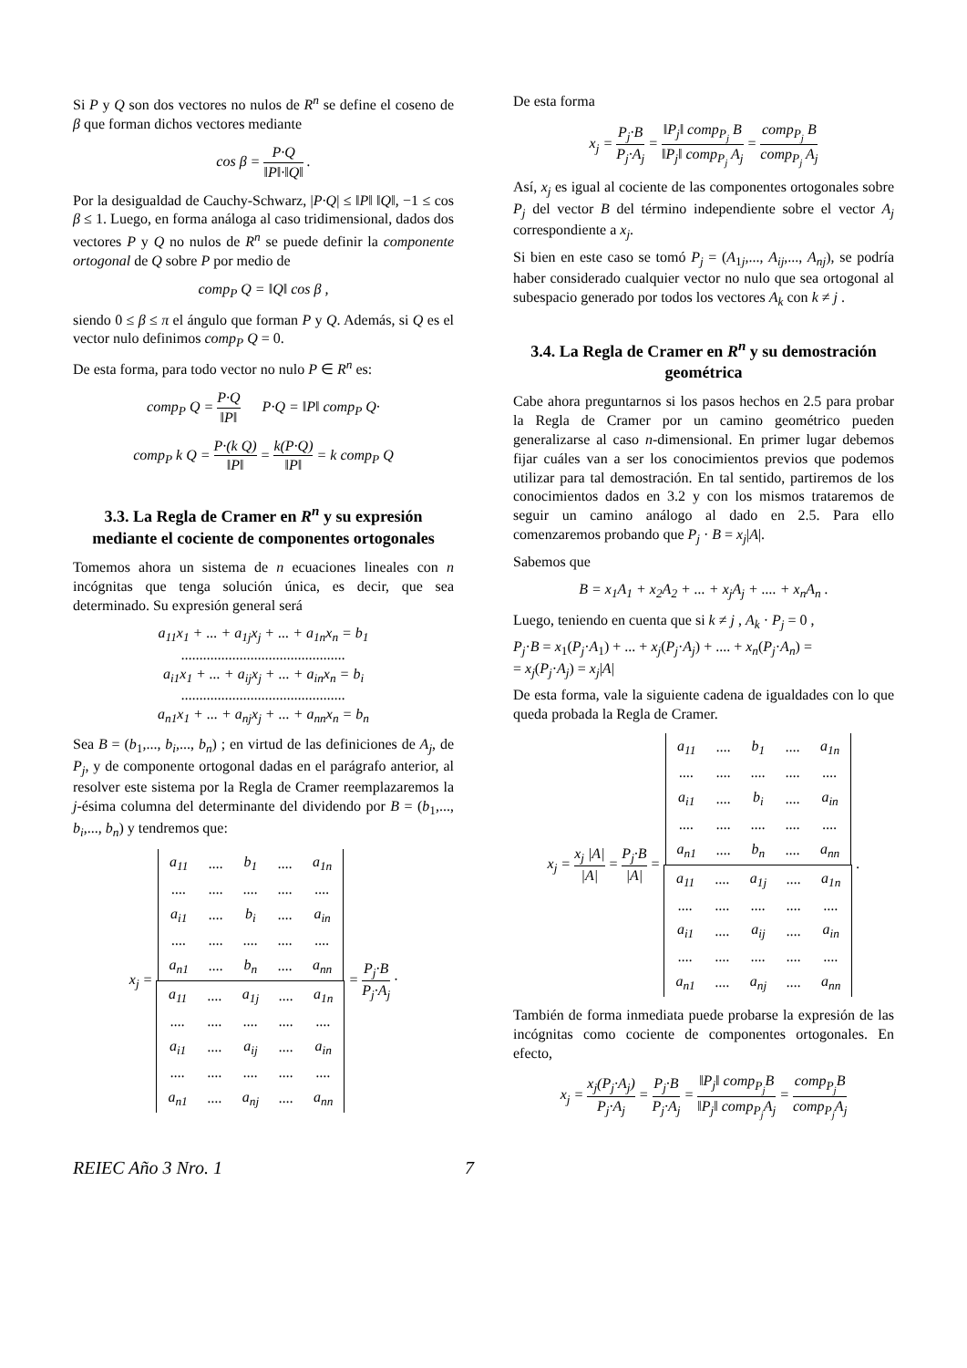Si P y Q son dos vectores no nulos de R<sup>n</sup> se define el coseno de β que forman dichos vectores mediante
cos β = P·Q ‖P‖·‖Q‖ .
Por la desigualdad de Cauchy-Schwarz, |P·Q| ≤ ‖P‖ ‖Q‖, −1 ≤ cos β ≤ 1. Luego, en forma análoga al caso tridimensional, dados dos vectores P y Q no nulos de R<sup>n</sup> se puede definir la componente ortogonal de Q sobre P por medio de
comp<sub>P</sub> Q = ‖Q‖ cos β ,
siendo 0 ≤ β ≤ π el ángulo que forman P y Q. Además, si Q es el vector nulo definimos comp<sub>P</sub> Q = 0.
De esta forma, para todo vector no nulo P ∈ R<sup>n</sup> es:
comp<sub>P</sub> Q = P·Q ‖P‖ P·Q = ‖P‖ comp<sub>P</sub> Q·
comp<sub>P</sub> k Q = P·(k Q) ‖P‖ = k(P·Q) ‖P‖ = k comp<sub>P</sub> Q
3.3. La Regla de Cramer en R<sup>n</sup> y su expresión mediante el cociente de componentes ortogonales
Tomemos ahora un sistema de n ecuaciones lineales con n incógnitas que tenga solución única, es decir, que sea determinado. Su expresión general será
a<sub>11</sub>x<sub>1</sub> + ... + a<sub>1j</sub>x<sub>j</sub> + ... + a<sub>1n</sub>x<sub>n</sub> = b<sub>1</sub>
.............................................
a<sub>i1</sub>x<sub>1</sub> + ... + a<sub>ij</sub>x<sub>j</sub> + ... + a<sub>in</sub>x<sub>n</sub> = b<sub>i</sub>
.............................................
a<sub>n1</sub>x<sub>1</sub> + ... + a<sub>nj</sub>x<sub>j</sub> + ... + a<sub>nn</sub>x<sub>n</sub> = b<sub>n</sub>
Sea B = (b<sub>1</sub>,..., b<sub>i</sub>,..., b<sub>n</sub>) ; en virtud de las definiciones de A<sub>j</sub>, de P<sub>j</sub>, y de componente ortogonal dadas en el parágrafo anterior, al resolver este sistema por la Regla de Cramer reemplazaremos la j-ésima columna del determinante del dividendo por B = (b<sub>1</sub>,..., b<sub>i</sub>,..., b<sub>n</sub>) y tendremos que:
x<sub>j</sub> =
| a<sub>11</sub> | .... | b<sub>1</sub> | .... | a<sub>1n</sub> |
| .... | .... | .... | .... | .... |
| a<sub>i1</sub> | .... | b<sub>i</sub> | .... | a<sub>in</sub> |
| .... | .... | .... | .... | .... |
| a<sub>n1</sub> | .... | b<sub>n</sub> | .... | a<sub>nn</sub> |
| a<sub>11</sub> | .... | a<sub>1j</sub> | .... | a<sub>1n</sub> |
| .... | .... | .... | .... | .... |
| a<sub>i1</sub> | .... | a<sub>ij</sub> | .... | a<sub>in</sub> |
| .... | .... | .... | .... | .... |
| a<sub>n1</sub> | .... | a<sub>nj</sub> | .... | a<sub>nn</sub> |
= P<sub>j</sub>·B P<sub>j</sub>·A<sub>j</sub> ·
De esta forma
x<sub>j</sub> = P<sub>j</sub>·B P<sub>j</sub>·A<sub>j</sub> = ‖P<sub>j</sub>‖ comp<sub>P<sub>j</sub></sub> B ‖P<sub>j</sub>‖ comp<sub>P<sub>j</sub></sub> A<sub>j</sub> = comp<sub>P<sub>j</sub></sub> B comp<sub>P<sub>j</sub></sub> A<sub>j</sub>
Así, x<sub>j</sub> es igual al cociente de las componentes ortogonales sobre P<sub>j</sub> del vector B del término independiente sobre el vector A<sub>j</sub> correspondiente a x<sub>j</sub>.
Si bien en este caso se tomó P<sub>j</sub> = (A<sub>1j</sub>,..., A<sub>ij</sub>,..., A<sub>nj</sub>), se podría haber considerado cualquier vector no nulo que sea ortogonal al subespacio generado por todos los vectores A<sub>k</sub> con k ≠ j .
3.4. La Regla de Cramer en R<sup>n</sup> y su demostración geométrica
Cabe ahora preguntarnos si los pasos hechos en 2.5 para probar la Regla de Cramer por un camino geométrico pueden generalizarse al caso n-dimensional. En primer lugar debemos fijar cuáles van a ser los conocimientos previos que podemos utilizar para tal demostración. En tal sentido, partiremos de los conocimientos dados en 3.2 y con los mismos trataremos de seguir un camino análogo al dado en 2.5. Para ello comenzaremos probando que P<sub>j</sub> · B = x<sub>j</sub>|A|.
Sabemos que
B = x<sub>1</sub>A<sub>1</sub> + x<sub>2</sub>A<sub>2</sub> + ... + x<sub>j</sub>A<sub>j</sub> + .... + x<sub>n</sub>A<sub>n</sub> .
Luego, teniendo en cuenta que si k ≠ j , A<sub>k</sub> · P<sub>j</sub> = 0 ,
P<sub>j</sub>·B = x<sub>1</sub>(P<sub>j</sub>·A<sub>1</sub>) + ... + x<sub>j</sub>(P<sub>j</sub>·A<sub>j</sub>) + .... + x<sub>n</sub>(P<sub>j</sub>·A<sub>n</sub>) =
= x<sub>j</sub>(P<sub>j</sub>·A<sub>j</sub>) = x<sub>j</sub>|A|
De esta forma, vale la siguiente cadena de igualdades con lo que queda probada la Regla de Cramer.
x<sub>j</sub> = x<sub>j</sub> |A| |A| = P<sub>j</sub>·B |A| =
| a<sub>11</sub> | .... | b<sub>1</sub> | .... | a<sub>1n</sub> |
| .... | .... | .... | .... | .... |
| a<sub>i1</sub> | .... | b<sub>i</sub> | .... | a<sub>in</sub> |
| .... | .... | .... | .... | .... |
| a<sub>n1</sub> | .... | b<sub>n</sub> | .... | a<sub>nn</sub> |
| a<sub>11</sub> | .... | a<sub>1j</sub> | .... | a<sub>1n</sub> |
| .... | .... | .... | .... | .... |
| a<sub>i1</sub> | .... | a<sub>ij</sub> | .... | a<sub>in</sub> |
| .... | .... | .... | .... | .... |
| a<sub>n1</sub> | .... | a<sub>nj</sub> | .... | a<sub>nn</sub> |
.
También de forma inmediata puede probarse la expresión de las incógnitas como cociente de componentes ortogonales. En efecto,
x<sub>j</sub> = x<sub>j</sub>(P<sub>j</sub>·A<sub>j</sub>) P<sub>j</sub>·A<sub>j</sub> = P<sub>j</sub>·B P<sub>j</sub>·A<sub>j</sub> = ‖P<sub>j</sub>‖ comp<sub>P<sub>j</sub></sub>B ‖P<sub>j</sub>‖ comp<sub>P<sub>j</sub></sub>A<sub>j</sub> = comp<sub>P<sub>j</sub></sub>B comp<sub>P<sub>j</sub></sub>A<sub>j</sub>
REIEC Año 3 Nro. 1 7